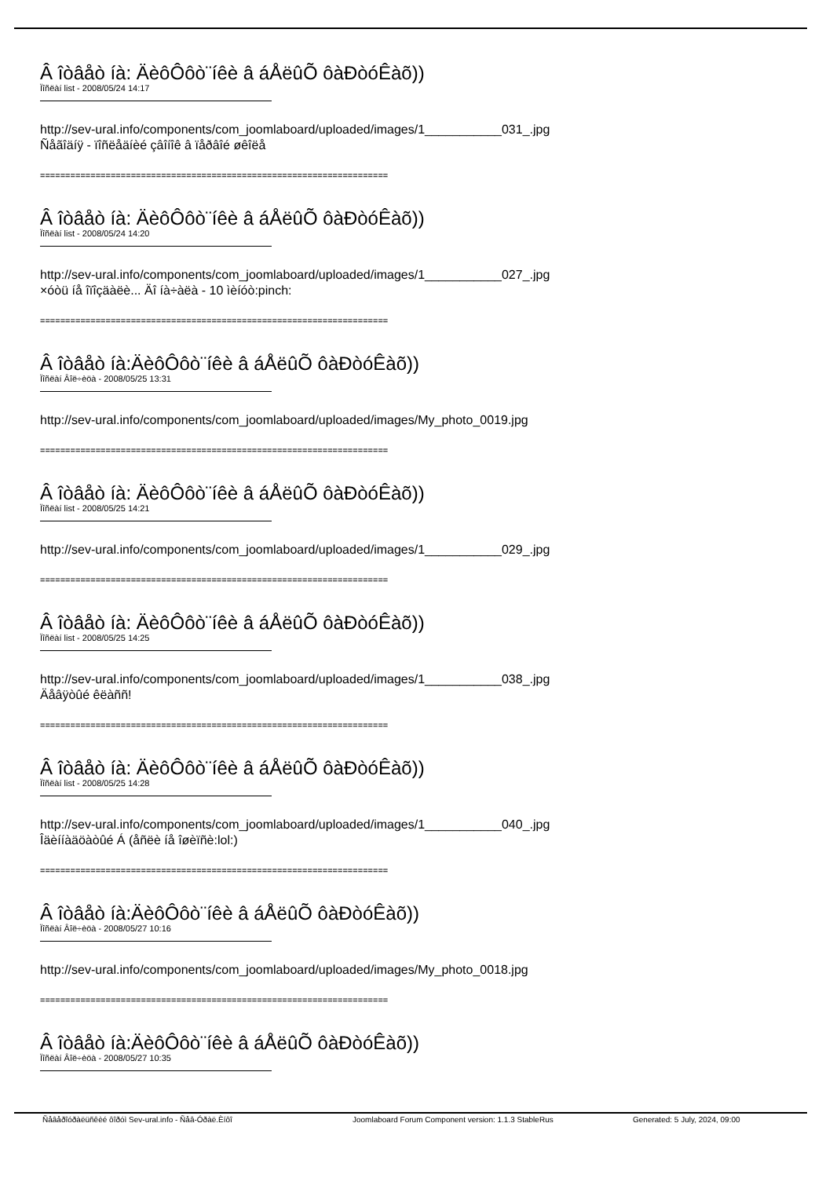Â îòâåò íà: ÄèôÔôò¨íêè â áÅëûÕ ôàÐòóÊàõ))
Ïîñëàí list - 2008/05/24 14:17
http://sev-ural.info/components/com_joomlaboard/uploaded/images/1___________031_.jpg
Ñåãîäíÿ - ïîñëåäíèé çâîíîê â ïåðâîé øêîëå
=====================================================================
Â îòâåò íà: ÄèôÔôò¨íêè â áÅëûÕ ôàÐòóÊàõ))
Ïîñëàí list - 2008/05/24 14:20
http://sev-ural.info/components/com_joomlaboard/uploaded/images/1___________027_.jpg
×óòü íå îïîçäàëè... Äî íà÷àëà - 10 ìèíóò:pinch:
=====================================================================
Â îòâåò íà:ÄèôÔôò¨íêè â áÅëûÕ ôàÐòóÊàõ))
Ïîñëàí Âîë÷èöà - 2008/05/25 13:31
http://sev-ural.info/components/com_joomlaboard/uploaded/images/My_photo_0019.jpg
=====================================================================
Â îòâåò íà: ÄèôÔôò¨íêè â áÅëûÕ ôàÐòóÊàõ))
Ïîñëàí list - 2008/05/25 14:21
http://sev-ural.info/components/com_joomlaboard/uploaded/images/1___________029_.jpg
=====================================================================
Â îòâåò íà: ÄèôÔôò¨íêè â áÅëûÕ ôàÐòóÊàõ))
Ïîñëàí list - 2008/05/25 14:25
http://sev-ural.info/components/com_joomlaboard/uploaded/images/1___________038_.jpg
Äåâÿòûé êëàññ!
=====================================================================
Â îòâåò íà: ÄèôÔôò¨íêè â áÅëûÕ ôàÐòóÊàõ))
Ïîñëàí list - 2008/05/25 14:28
http://sev-ural.info/components/com_joomlaboard/uploaded/images/1___________040_.jpg
Îäèííàäöàòûé Á (åñëè íå îøèïñè:lol:)
=====================================================================
Â îòâåò íà:ÄèôÔôò¨íêè â áÅëûÕ ôàÐòóÊàõ))
Ïîñëàí Âîë÷èöà - 2008/05/27 10:16
http://sev-ural.info/components/com_joomlaboard/uploaded/images/My_photo_0018.jpg
=====================================================================
Â îòâåò íà:ÄèôÔôò¨íêè â áÅëûÕ ôàÐòóÊàõ))
Ïîñëàí Âîë÷èöà - 2008/05/27 10:35
Ñåâåðîóðàëüñêèé ôîðóì Sev-ural.info - Ñåâ-Óðàë.Èíôî Joomlaboard Forum Component version: 1.1.3 StableRus Generated: 5 July, 2024, 09:00